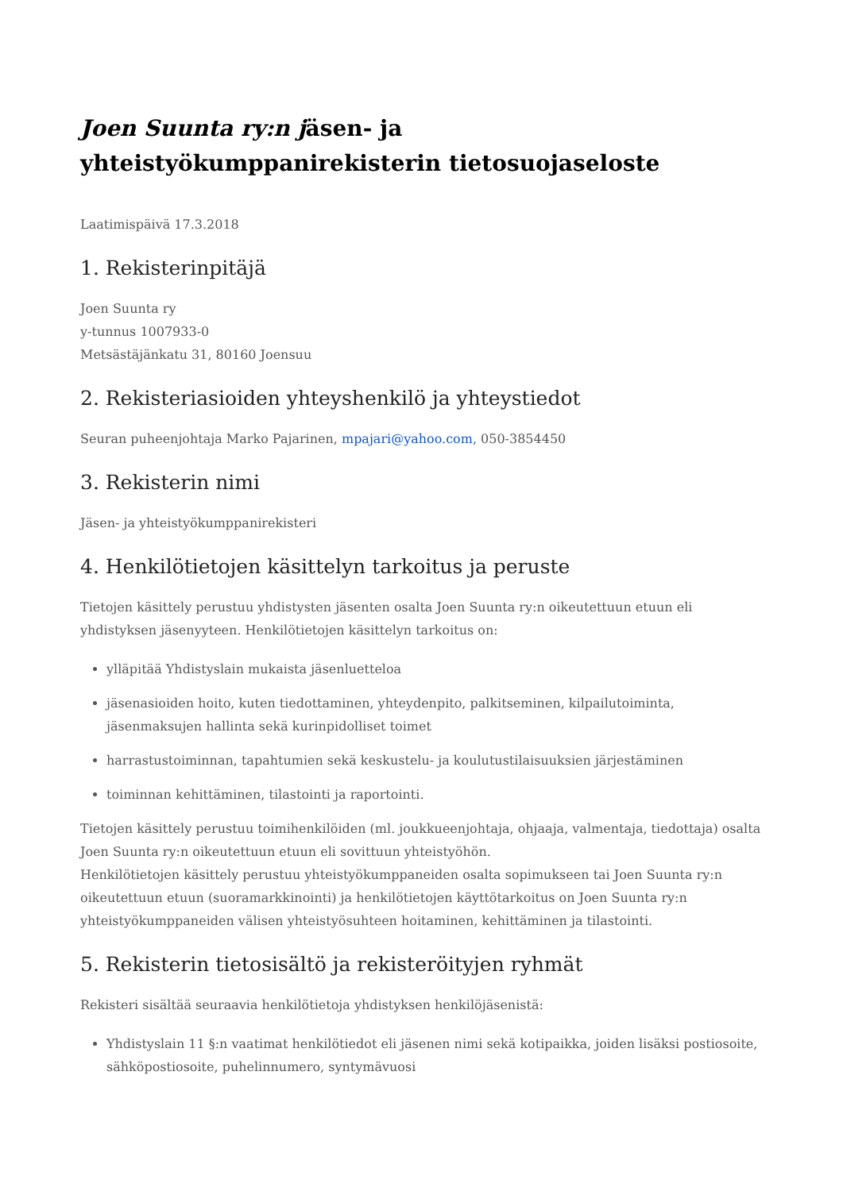Joen Suunta ry:n jäsen- ja yhteistyökumppanirekisterin tietosuojaseloste
Laatimispäivä 17.3.2018
1. Rekisterinpitäjä
Joen Suunta ry
y-tunnus 1007933-0
Metsästäjänkatu 31, 80160 Joensuu
2. Rekisteriasioiden yhteyshenkilö ja yhteystiedot
Seuran puheenjohtaja Marko Pajarinen, mpajari@yahoo.com, 050-3854450
3. Rekisterin nimi
Jäsen- ja yhteistyökumppanirekisteri
4. Henkilötietojen käsittelyn tarkoitus ja peruste
Tietojen käsittely perustuu yhdistysten jäsenten osalta Joen Suunta ry:n oikeutettuun etuun eli yhdistyksen jäsenyyteen. Henkilötietojen käsittelyn tarkoitus on:
ylläpitää Yhdistyslain mukaista jäsenluetteloa
jäsenasioiden hoito, kuten tiedottaminen, yhteydenpito, palkitseminen, kilpailutoiminta, jäsenmaksujen hallinta sekä kurinpidolliset toimet
harrastustoiminnan, tapahtumien sekä keskustelu- ja koulutustilaisuuksien järjestäminen
toiminnan kehittäminen, tilastointi ja raportointi.
Tietojen käsittely perustuu toimihenkilöiden (ml. joukkueenjohtaja, ohjaaja, valmentaja, tiedottaja) osalta Joen Suunta ry:n oikeutettuun etuun eli sovittuun yhteistyöhön.
Henkilötietojen käsittely perustuu yhteistyökumppaneiden osalta sopimukseen tai Joen Suunta ry:n oikeutettuun etuun (suoramarkkinointi) ja henkilötietojen käyttötarkoitus on Joen Suunta ry:n yhteistyökumppaneiden välisen yhteistyösuhteen hoitaminen, kehittäminen ja tilastointi.
5. Rekisterin tietosisältö ja rekisteröityjen ryhmät
Rekisteri sisältää seuraavia henkilötietoja yhdistyksen henkilöjäsenistä:
Yhdistyslain 11 §:n vaatimat henkilötiedot eli jäsenen nimi sekä kotipaikka, joiden lisäksi postiosoite, sähköpostiosoite, puhelinnumero, syntymävuosi